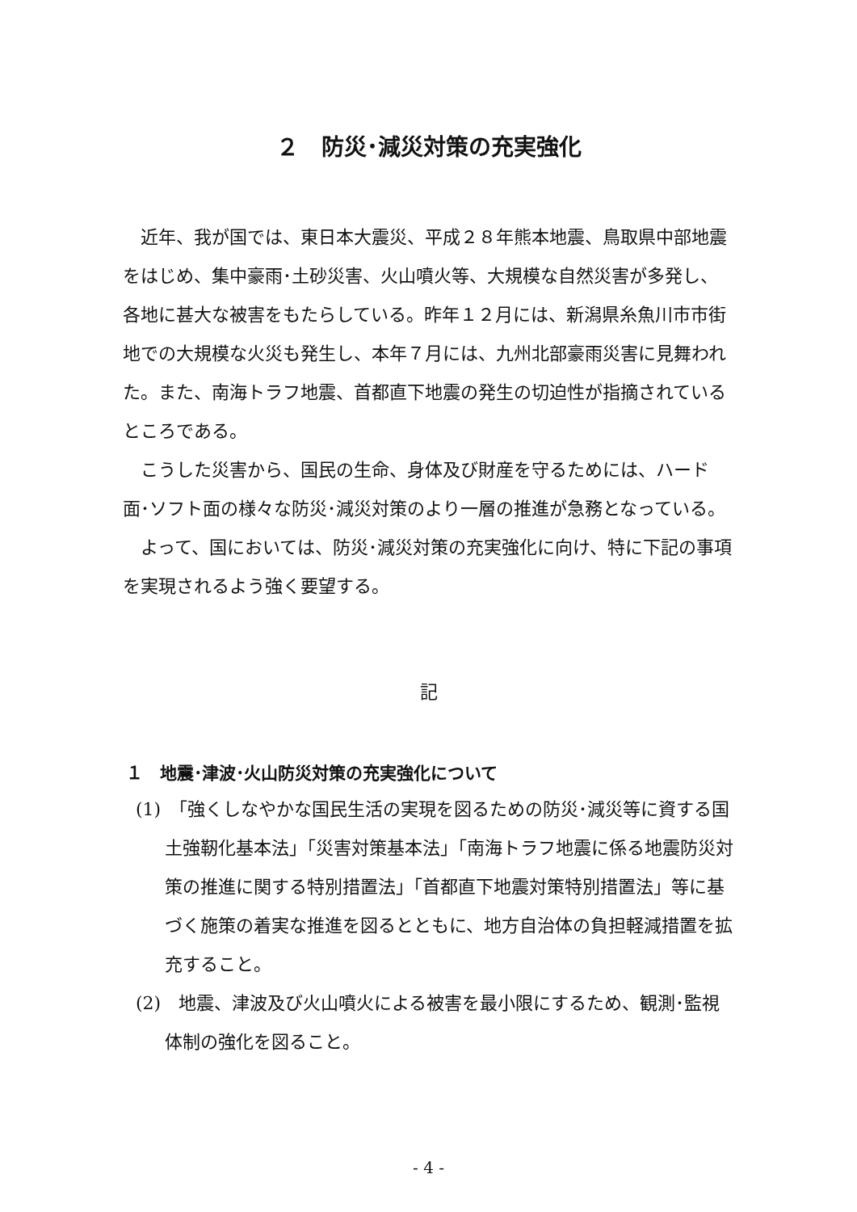２　防災･減災対策の充実強化
近年、我が国では、東日本大震災、平成２８年熊本地震、鳥取県中部地震をはじめ、集中豪雨･土砂災害、火山噴火等、大規模な自然災害が多発し、各地に甚大な被害をもたらしている。昨年１２月には、新潟県糸魚川市市街地での大規模な火災も発生し、本年７月には、九州北部豪雨災害に見舞われた。また、南海トラフ地震、首都直下地震の発生の切迫性が指摘されているところである。
こうした災害から、国民の生命、身体及び財産を守るためには、ハード面･ソフト面の様々な防災･減災対策のより一層の推進が急務となっている。
よって、国においては、防災･減災対策の充実強化に向け、特に下記の事項を実現されるよう強く要望する。
記
１　地震･津波･火山防災対策の充実強化について
(1)　「強くしなやかな国民生活の実現を図るための防災･減災等に資する国土強靭化基本法」「災害対策基本法」「南海トラフ地震に係る地震防災対策の推進に関する特別措置法」「首都直下地震対策特別措置法」等に基づく施策の着実な推進を図るとともに、地方自治体の負担軽減措置を拡充すること。
(2)　地震、津波及び火山噴火による被害を最小限にするため、観測･監視体制の強化を図ること。
- 4 -